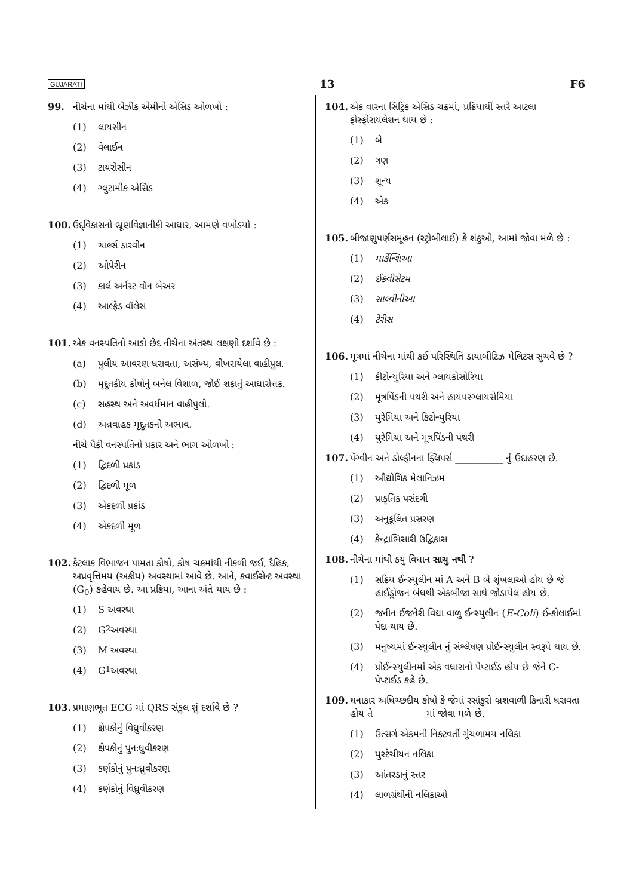GUJARATI 13 F6
99. નીચેના માંથી બેઝીક એમીનો એસિડ ઓળખો :
(1) લાયસીન
(2) વેલાઈન
(3) ટાયરોસીન
(4) ગ્લુટામીક એસિડ
100. ઉદ્‌વિકાસનો ભ્રૂણવિજ્ઞાનીકી આધાર, આમણે વખોડયો :
(1) ચાર્લ્સ ડારવીન
(2) ઓપેરીન
(3) કાર્લ અર્નસ્ટ વૉન બેઅર
(4) આલ્ફ્રેડ વૉલેસ
101. એક વનસ્પતિનો આડો છેદ નીચેના અંતસ્થ લક્ષણો દર્શાવે છે :
(a) પુલીય આવરણ ધરાવતા, અસંખ્ય, વીખરાયેલા વાહીપુલ.
(b) મૃદુતકીય કોષોનું બનેલ વિશાળ, જોઈ શકાતું આધારોત્તક.
(c) સહસ્થ અને અવર્ધમાન વાહીપુલો.
(d) અન્નવાહક મૃદુતકનો અભાવ.
નીચે પૈકી વનસ્પતિનો પ્રકાર અને ભાગ ઓળખો :
(1) દ્વિદળી પ્રકાંડ
(2) દ્વિદળી મૂળ
(3) એકદળી પ્રકાંડ
(4) એકદળી મૂળ
102. કેટલાક વિભાજન પામતા કોષો, કોષ ચક્રમાંથી નીકળી જઈ, દૈહિક, અપ્રવૃત્તિમય (અક્રીય) અવસ્થામાં આવે છે. આને, કવાઈસેન્ટ અવસ્થા (G<sub>0</sub>) કહેવાય છે. આ પ્રક્રિયા, આના અંતે થાય છે :
(1) S અવસ્થા
(2) G<sub>2</sub> અવસ્થા
(3) M અવસ્થા
(4) G<sub>1</sub> અવસ્થા
103. પ્રમાણભૂત ECG માં QRS સંકુલ શું દર્શાવે છે ?
(1) ક્ષેપકોનું વિધ્રુવીકરણ
(2) ક્ષેપકોનું પુનઃધ્રુવીકરણ
(3) કર્ણકોનું પુનઃધ્રુવીકરણ
(4) કર્ણકોનું વિધ્રુવીકરણ
104. એક વારના સિટ્રિક એસિડ ચક્રમાં, પ્રક્રિયાર્થી સ્તરે આટલા ફોસ્ફોરાયલેશન થાય છે :
(1) બે
(2) ત્રણ
(3) શૂન્ય
(4) એક
105. બીજાણુપર્ણસમૂહન (સ્ટ્રોબીલાઈ) કે શંકુઓ, આમાં જોવા મળે છે :
(1) માર્કેન્શિઆ
(2) ઈક્વીસેટમ
(3) સાલ્વીનીઆ
(4) ટેરીસ
106. મૂત્રમાં નીચેના માંથી કઈ પરિસ્થિતિ ડાયાબીટિઝ મેલિટસ સુચવે છે ?
(1) કીટોન્યુરિયા અને ગ્લાયકોસોરિયા
(2) મૂત્રપિંડની પથરી અને હાયપરગ્લાયસેમિયા
(3) યુરેમિયા અને કિટોન્યુરિયા
(4) યુરેમિયા અને મૂત્રપિંડની પથરી
107. પેંગ્વીન અને ડોલ્ફીનના ફ્લિપર્સ __________ નું ઉદાહરણ છે.
(1) ઔદ્યોગિક મેલાનિઝમ
(2) પ્રાકૃતિક પસંદગી
(3) અનુકૂલિત પ્રસરણ
(4) કેન્દ્રાભિસારી ઉદ્વિકાસ
108. નીચેના માંથી કયુ વિધાન સાચુ નથી ?
(1) સક્રિય ઈન્સ્યુલીન માં A અને B બે શૃંખલાઓ હોય છે જે હાઈડ્રોજન બંધથી એકબીજા સાથે જોડાયેલ હોય છે.
(2) જનીન ઈજનેરી વિદ્યા વાળુ ઈન્સ્યુલીન (E-Coli) ઈ-કોલાઈમાં પેદા થાય છે.
(3) મનુષ્યમાં ઈન્સ્યુલીન નું સંશ્લેષણ પ્રોઈન્સ્યુલીન સ્વરૂપે થાય છે.
(4) પ્રોઈન્સ્યુલીનમાં એક વધારાનો પેપ્ટાઈડ હોય છે જેને C-પેપ્ટાઈડ કહે છે.
109. ઘનાકાર અધિચ્છદીય કોષો કે જેમાં રસાંકુરો બ્રશવાળી કિનારી ધરાવતા હોય તે __________ માં જોવા મળે છે.
(1) ઉત્સર્ગ એકમની નિકટવર્તી ગુંચળામય નલિકા
(2) યુસ્ટેચીયન નલિકા
(3) આંતરડાનું સ્તર
(4) લાળગ્રંથીની નલિકાઓ